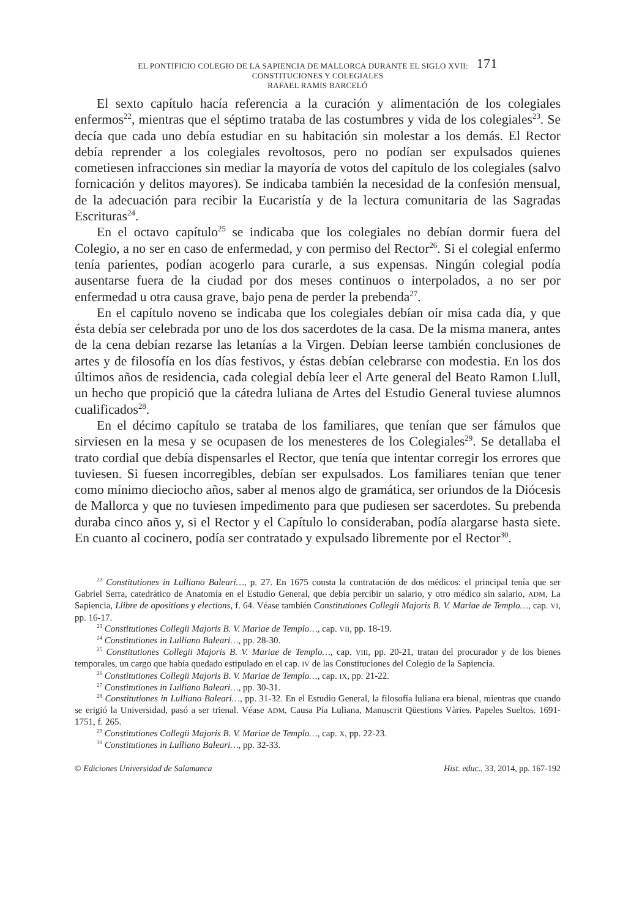EL PONTIFICIO COLEGIO DE LA SAPIENCIA DE MALLORCA DURANTE EL SIGLO XVII: 171
CONSTITUCIONES Y COLEGIALES
RAFAEL RAMIS BARCELÓ
El sexto capítulo hacía referencia a la curación y alimentación de los colegiales enfermos<sup>22</sup>, mientras que el séptimo trataba de las costumbres y vida de los colegiales<sup>23</sup>. Se decía que cada uno debía estudiar en su habitación sin molestar a los demás. El Rector debía reprender a los colegiales revoltosos, pero no podían ser expulsados quienes cometiesen infracciones sin mediar la mayoría de votos del capítulo de los colegiales (salvo fornicación y delitos mayores). Se indicaba también la necesidad de la confesión mensual, de la adecuación para recibir la Eucaristía y de la lectura comunitaria de las Sagradas Escrituras<sup>24</sup>.
En el octavo capítulo<sup>25</sup> se indicaba que los colegiales no debían dormir fuera del Colegio, a no ser en caso de enfermedad, y con permiso del Rector<sup>26</sup>. Si el colegial enfermo tenía parientes, podían acogerlo para curarle, a sus expensas. Ningún colegial podía ausentarse fuera de la ciudad por dos meses continuos o interpolados, a no ser por enfermedad u otra causa grave, bajo pena de perder la prebenda<sup>27</sup>.
En el capítulo noveno se indicaba que los colegiales debían oír misa cada día, y que ésta debía ser celebrada por uno de los dos sacerdotes de la casa. De la misma manera, antes de la cena debían rezarse las letanías a la Virgen. Debían leerse también conclusiones de artes y de filosofía en los días festivos, y éstas debían celebrarse con modestia. En los dos últimos años de residencia, cada colegial debía leer el Arte general del Beato Ramon Llull, un hecho que propició que la cátedra luliana de Artes del Estudio General tuviese alumnos cualificados<sup>28</sup>.
En el décimo capítulo se trataba de los familiares, que tenían que ser fámulos que sirviesen en la mesa y se ocupasen de los menesteres de los Colegiales<sup>29</sup>. Se detallaba el trato cordial que debía dispensarles el Rector, que tenía que intentar corregir los errores que tuviesen. Si fuesen incorregibles, debían ser expulsados. Los familiares tenían que tener como mínimo dieciocho años, saber al menos algo de gramática, ser oriundos de la Diócesis de Mallorca y que no tuviesen impedimento para que pudiesen ser sacerdotes. Su prebenda duraba cinco años y, si el Rector y el Capítulo lo consideraban, podía alargarse hasta siete. En cuanto al cocinero, podía ser contratado y expulsado libremente por el Rector<sup>30</sup>.
<sup>22</sup> Constitutiones in Lulliano Baleari…, p. 27. En 1675 consta la contratación de dos médicos: el principal tenía que ser Gabriel Serra, catedrático de Anatomía en el Estudio General, que debía percibir un salario, y otro médico sin salario, ADM, La Sapiencia, Llibre de opositions y elections, f. 64. Véase también Constitutiones Collegii Majoris B. V. Mariae de Templo…, cap. VI, pp. 16-17.
<sup>23</sup> Constitutiones Collegii Majoris B. V. Mariae de Templo…, cap. VII, pp. 18-19.
<sup>24</sup> Constitutiones in Lulliano Baleari…, pp. 28-30.
<sup>25</sup> Constitutiones Collegii Majoris B. V. Mariae de Templo…, cap. VIII, pp. 20-21, tratan del procurador y de los bienes temporales, un cargo que había quedado estipulado en el cap. IV de las Constituciones del Colegio de la Sapiencia.
<sup>26</sup> Constitutiones Collegii Majoris B. V. Mariae de Templo…, cap. IX, pp. 21-22.
<sup>27</sup> Constitutiones in Lulliano Baleari…, pp. 30-31.
<sup>28</sup> Constitutiones in Lulliano Baleari…, pp. 31-32. En el Estudio General, la filosofía luliana era bienal, mientras que cuando se erigió la Universidad, pasó a ser trienal. Véase ADM, Causa Pía Luliana, Manuscrit Qüestions Vàries. Papeles Sueltos. 1691-1751, f. 265.
<sup>29</sup> Constitutiones Collegii Majoris B. V. Mariae de Templo…, cap. X, pp. 22-23.
<sup>30</sup> Constitutiones in Lulliano Baleari…, pp. 32-33.
© Ediciones Universidad de Salamanca Hist. educ., 33, 2014, pp. 167-192